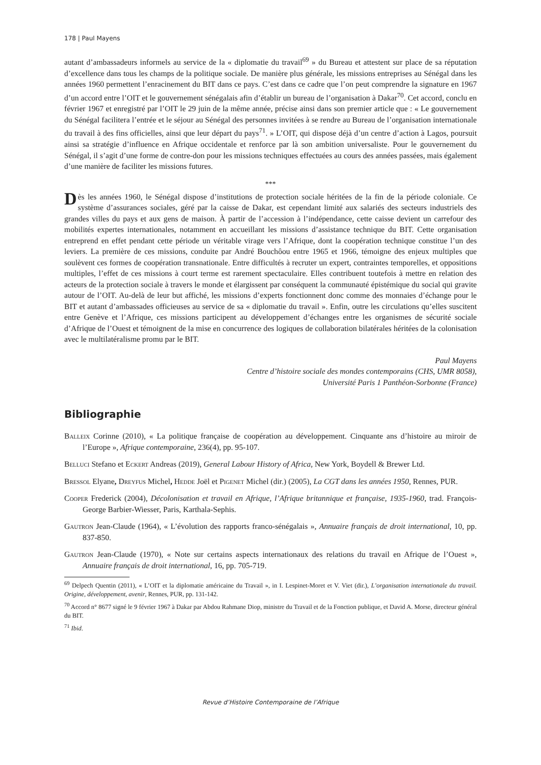178 | Paul Mayens
autant d’ambassadeurs informels au service de la « diplomatie du travail<sup>69</sup> » du Bureau et attestent sur place de sa réputation d’excellence dans tous les champs de la politique sociale. De manière plus générale, les missions entreprises au Sénégal dans les années 1960 permettent l’enracinement du BIT dans ce pays. C’est dans ce cadre que l’on peut comprendre la signature en 1967 d’un accord entre l’OIT et le gouvernement sénégalais afin d’établir un bureau de l’organisation à Dakar<sup>70</sup>. Cet accord, conclu en février 1967 et enregistré par l’OIT le 29 juin de la même année, précise ainsi dans son premier article que : « Le gouvernement du Sénégal facilitera l’entrée et le séjour au Sénégal des personnes invitées à se rendre au Bureau de l’organisation internationale du travail à des fins officielles, ainsi que leur départ du pays<sup>71</sup>. » L’OIT, qui dispose déjà d’un centre d’action à Lagos, poursuit ainsi sa stratégie d’influence en Afrique occidentale et renforce par là son ambition universaliste. Pour le gouvernement du Sénégal, il s’agit d’une forme de contre-don pour les missions techniques effectuées au cours des années passées, mais également d’une manière de faciliter les missions futures.
***
Dès les années 1960, le Sénégal dispose d’institutions de protection sociale héritées de la fin de la période coloniale. Ce système d’assurances sociales, géré par la caisse de Dakar, est cependant limité aux salariés des secteurs industriels des grandes villes du pays et aux gens de maison. À partir de l’accession à l’indépendance, cette caisse devient un carrefour des mobilités expertes internationales, notamment en accueillant les missions d’assistance technique du BIT. Cette organisation entreprend en effet pendant cette période un véritable virage vers l’Afrique, dont la coopération technique constitue l’un des leviers. La première de ces missions, conduite par André Bouchôou entre 1965 et 1966, témoigne des enjeux multiples que soulèvent ces formes de coopération transnationale. Entre difficultés à recruter un expert, contraintes temporelles, et oppositions multiples, l’effet de ces missions à court terme est rarement spectaculaire. Elles contribuent toutefois à mettre en relation des acteurs de la protection sociale à travers le monde et élargissent par conséquent la communauté épistémique du social qui gravite autour de l’OIT. Au-delà de leur but affiché, les missions d’experts fonctionnent donc comme des monnaies d’échange pour le BIT et autant d’ambassades officieuses au service de sa « diplomatie du travail ». Enfin, outre les circulations qu’elles suscitent entre Genève et l’Afrique, ces missions participent au développement d’échanges entre les organismes de sécurité sociale d’Afrique de l’Ouest et témoignent de la mise en concurrence des logiques de collaboration bilatérales héritées de la colonisation avec le multilatéralisme promu par le BIT.
Paul Mayens
Centre d’histoire sociale des mondes contemporains (CHS, UMR 8058),
Université Paris 1 Panthéon-Sorbonne (France)
Bibliographie
Balleix Corinne (2010), « La politique française de coopération au développement. Cinquante ans d’histoire au miroir de l’Europe », Afrique contemporaine, 236(4), pp. 95-107.
Belluci Stefano et Eckert Andreas (2019), General Labour History of Africa, New York, Boydell & Brewer Ltd.
Bressol Elyane, Dreyfus Michel, Hedde Joël et Pigenet Michel (dir.) (2005), La CGT dans les années 1950, Rennes, PUR.
Cooper Frederick (2004), Décolonisation et travail en Afrique, l’Afrique britannique et française, 1935-1960, trad. François-George Barbier-Wiesser, Paris, Karthala-Sephis.
Gautron Jean-Claude (1964), « L’évolution des rapports franco-sénégalais », Annuaire français de droit international, 10, pp. 837-850.
Gautron Jean-Claude (1970), « Note sur certains aspects internationaux des relations du travail en Afrique de l’Ouest », Annuaire français de droit international, 16, pp. 705-719.
<sup>69</sup> Delpech Quentin (2011), « L’OIT et la diplomatie américaine du Travail », in I. Lespinet-Moret et V. Viet (dir.), L’organisation internationale du travail. Origine, développement, avenir, Rennes, PUR, pp. 131-142.
<sup>70</sup> Accord n° 8677 signé le 9 février 1967 à Dakar par Abdou Rahmane Diop, ministre du Travail et de la Fonction publique, et David A. Morse, directeur général du BIT.
<sup>71</sup> Ibid.
Revue d’Histoire Contemporaine de l’Afrique